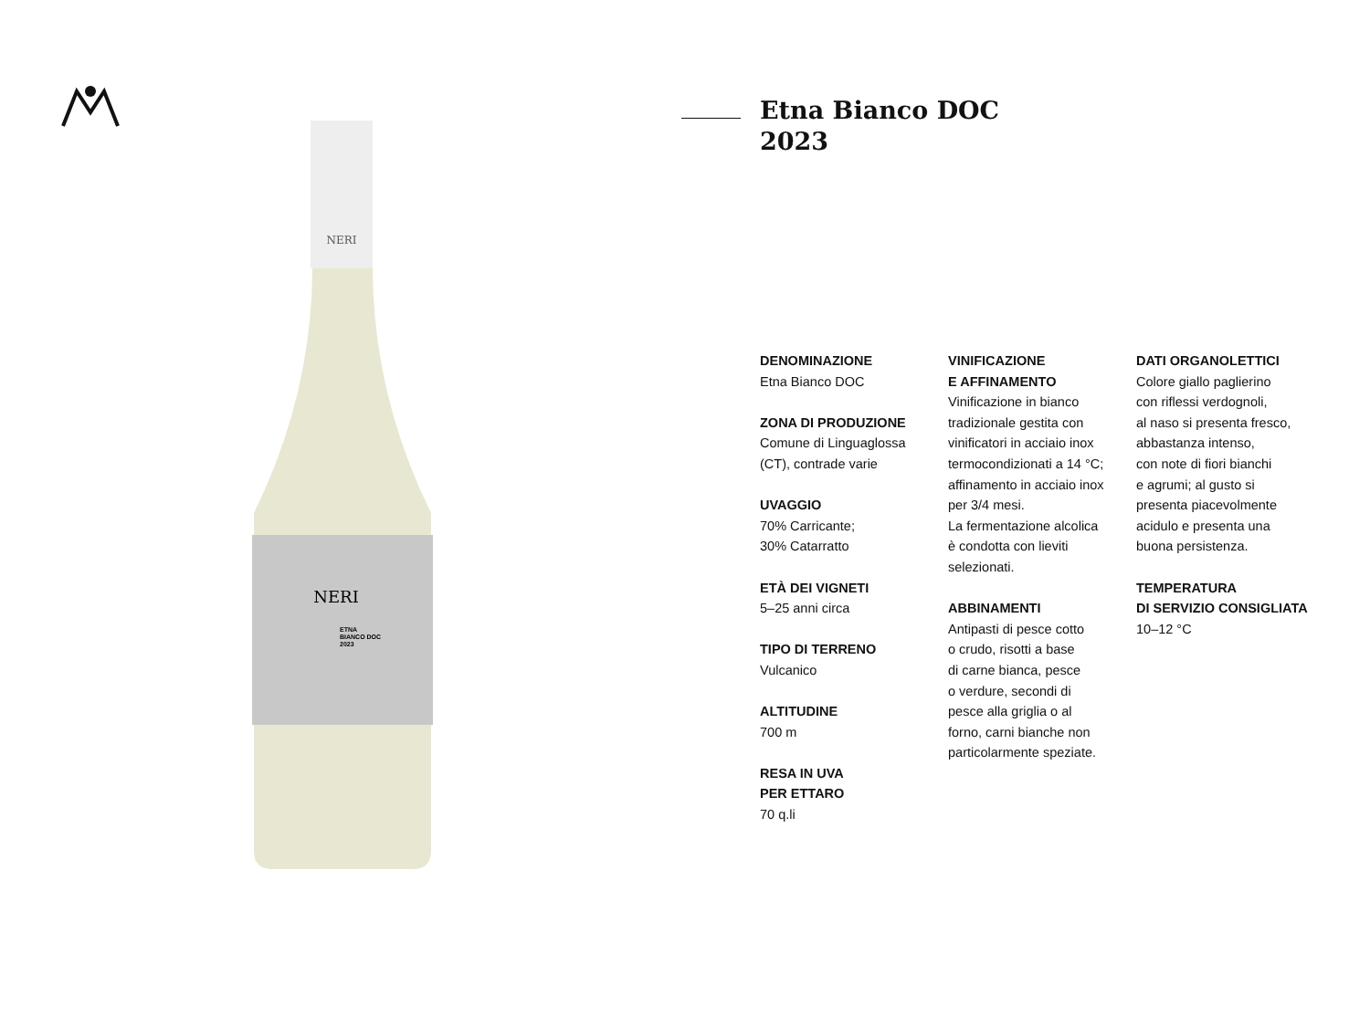NERI
NERI
ETNA
BIANCO DOC
2023
Etna Bianco DOC
2023
DENOMINAZIONE
Etna Bianco DOC
ZONA DI PRODUZIONE
Comune di Linguaglossa
(CT), contrade varie
UVAGGIO
70% Carricante;
30% Catarratto
ETÀ DEI VIGNETI
5–25 anni circa
TIPO DI TERRENO
Vulcanico
ALTITUDINE
700 m
RESA IN UVA
PER ETTARO
70 q.li
VINIFICAZIONE
E AFFINAMENTO
Vinificazione in bianco
tradizionale gestita con
vinificatori in acciaio inox
termocondizionati a 14 °C;
affinamento in acciaio inox
per 3/4 mesi.
La fermentazione alcolica
è condotta con lieviti
selezionati.
ABBINAMENTI
Antipasti di pesce cotto
o crudo, risotti a base
di carne bianca, pesce
o verdure, secondi di
pesce alla griglia o al
forno, carni bianche non
particolarmente speziate.
DATI ORGANOLETTICI
Colore giallo paglierino
con riflessi verdognoli,
al naso si presenta fresco,
abbastanza intenso,
con note di fiori bianchi
e agrumi; al gusto si
presenta piacevolmente
acidulo e presenta una
buona persistenza.
TEMPERATURA
DI SERVIZIO CONSIGLIATA
10–12 °C